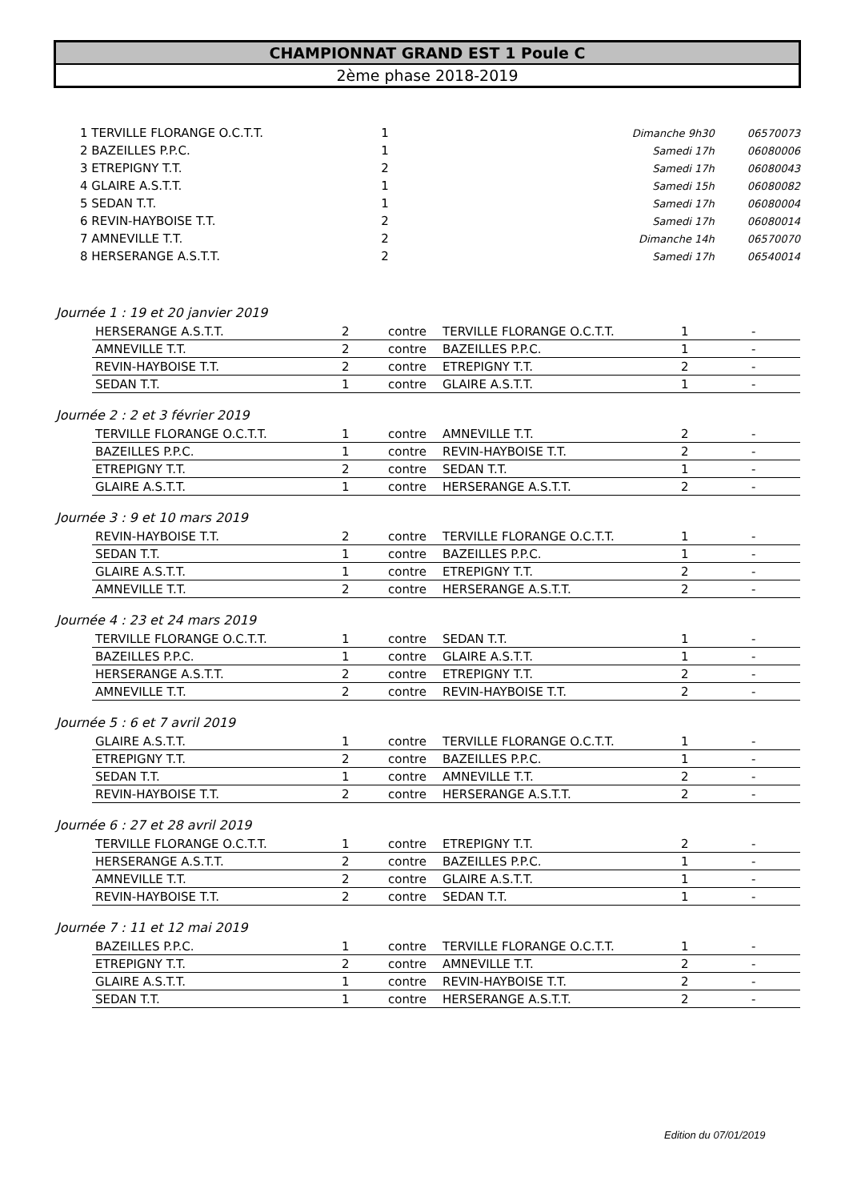CHAMPIONNAT GRAND EST 1 Poule C
2ème phase 2018-2019
| 1 TERVILLE FLORANGE O.C.T.T. | 1 | Dimanche 9h30 | 06570073 |
| 2 BAZEILLES P.P.C. | 1 | Samedi 17h | 06080006 |
| 3 ETREPIGNY T.T. | 2 | Samedi 17h | 06080043 |
| 4 GLAIRE A.S.T.T. | 1 | Samedi 15h | 06080082 |
| 5 SEDAN T.T. | 1 | Samedi 17h | 06080004 |
| 6 REVIN-HAYBOISE T.T. | 2 | Samedi 17h | 06080014 |
| 7 AMNEVILLE T.T. | 2 | Dimanche 14h | 06570070 |
| 8 HERSERANGE A.S.T.T. | 2 | Samedi 17h | 06540014 |
Journée 1 : 19 et 20 janvier 2019
| HERSERANGE A.S.T.T. | 2 | contre | TERVILLE FLORANGE O.C.T.T. | 1 | - |
| AMNEVILLE T.T. | 2 | contre | BAZEILLES P.P.C. | 1 | - |
| REVIN-HAYBOISE T.T. | 2 | contre | ETREPIGNY T.T. | 2 | - |
| SEDAN T.T. | 1 | contre | GLAIRE A.S.T.T. | 1 | - |
Journée 2 : 2 et 3 février 2019
| TERVILLE FLORANGE O.C.T.T. | 1 | contre | AMNEVILLE T.T. | 2 | - |
| BAZEILLES P.P.C. | 1 | contre | REVIN-HAYBOISE T.T. | 2 | - |
| ETREPIGNY T.T. | 2 | contre | SEDAN T.T. | 1 | - |
| GLAIRE A.S.T.T. | 1 | contre | HERSERANGE A.S.T.T. | 2 | - |
Journée 3 : 9 et 10 mars 2019
| REVIN-HAYBOISE T.T. | 2 | contre | TERVILLE FLORANGE O.C.T.T. | 1 | - |
| SEDAN T.T. | 1 | contre | BAZEILLES P.P.C. | 1 | - |
| GLAIRE A.S.T.T. | 1 | contre | ETREPIGNY T.T. | 2 | - |
| AMNEVILLE T.T. | 2 | contre | HERSERANGE A.S.T.T. | 2 | - |
Journée 4 : 23 et 24 mars 2019
| TERVILLE FLORANGE O.C.T.T. | 1 | contre | SEDAN T.T. | 1 | - |
| BAZEILLES P.P.C. | 1 | contre | GLAIRE A.S.T.T. | 1 | - |
| HERSERANGE A.S.T.T. | 2 | contre | ETREPIGNY T.T. | 2 | - |
| AMNEVILLE T.T. | 2 | contre | REVIN-HAYBOISE T.T. | 2 | - |
Journée 5 : 6 et 7 avril 2019
| GLAIRE A.S.T.T. | 1 | contre | TERVILLE FLORANGE O.C.T.T. | 1 | - |
| ETREPIGNY T.T. | 2 | contre | BAZEILLES P.P.C. | 1 | - |
| SEDAN T.T. | 1 | contre | AMNEVILLE T.T. | 2 | - |
| REVIN-HAYBOISE T.T. | 2 | contre | HERSERANGE A.S.T.T. | 2 | - |
Journée 6 : 27 et 28 avril 2019
| TERVILLE FLORANGE O.C.T.T. | 1 | contre | ETREPIGNY T.T. | 2 | - |
| HERSERANGE A.S.T.T. | 2 | contre | BAZEILLES P.P.C. | 1 | - |
| AMNEVILLE T.T. | 2 | contre | GLAIRE A.S.T.T. | 1 | - |
| REVIN-HAYBOISE T.T. | 2 | contre | SEDAN T.T. | 1 | - |
Journée 7 : 11 et 12 mai 2019
| BAZEILLES P.P.C. | 1 | contre | TERVILLE FLORANGE O.C.T.T. | 1 | - |
| ETREPIGNY T.T. | 2 | contre | AMNEVILLE T.T. | 2 | - |
| GLAIRE A.S.T.T. | 1 | contre | REVIN-HAYBOISE T.T. | 2 | - |
| SEDAN T.T. | 1 | contre | HERSERANGE A.S.T.T. | 2 | - |
Edition du 07/01/2019